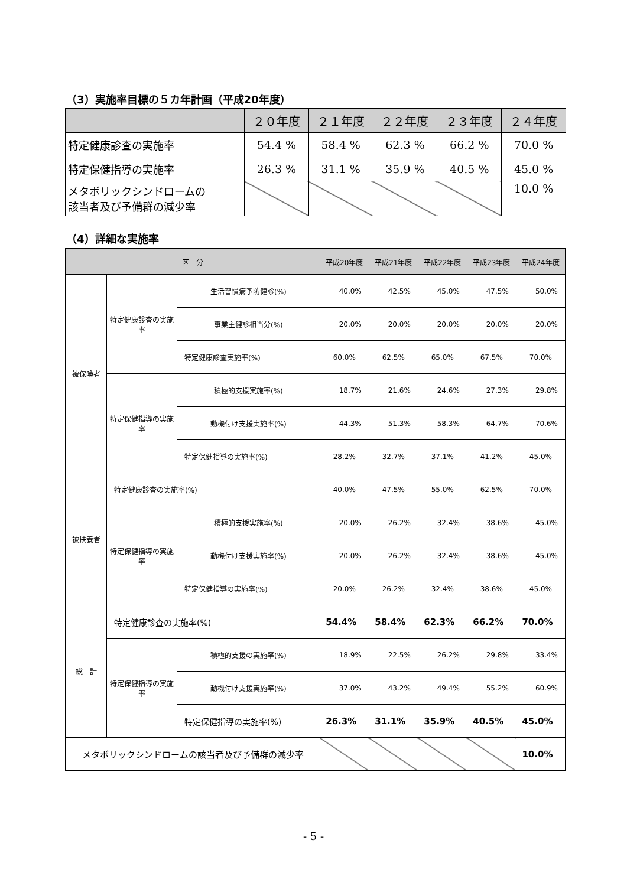（3）実施率目標の５カ年計画（平成20年度）
| | ２０年度 | ２１年度 | ２２年度 | ２３年度 | ２４年度 |
| --- | --- | --- | --- | --- | --- |
| 特定健康診査の実施率 | 54.4 % | 58.4 % | 62.3 % | 66.2 % | 70.0 % |
| 特定保健指導の実施率 | 26.3 % | 31.1 % | 35.9 % | 40.5 % | 45.0 % |
| メタボリックシンドロームの 該当者及び予備群の減少率 | | | | | 10.0 % |
（4）詳細な実施率
| 区 分 | | | 平成20年度 | 平成21年度 | 平成22年度 | 平成23年度 | 平成24年度 |
| --- | --- | --- | --- | --- | --- | --- | --- |
| 被保険者 | 特定健康診査の実施率 | 生活習慣病予防健診(%) | 40.0% | 42.5% | 45.0% | 47.5% | 50.0% |
| | | 事業主健診相当分(%) | 20.0% | 20.0% | 20.0% | 20.0% | 20.0% |
| | | 特定健康診査実施率(%) | 60.0% | 62.5% | 65.0% | 67.5% | 70.0% |
| | 特定保健指導の実施率 | 積極的支援実施率(%) | 18.7% | 21.6% | 24.6% | 27.3% | 29.8% |
| | | 動機付け支援実施率(%) | 44.3% | 51.3% | 58.3% | 64.7% | 70.6% |
| | | 特定保健指導の実施率(%) | 28.2% | 32.7% | 37.1% | 41.2% | 45.0% |
| 被扶養者 | 特定健康診査の実施率(%) | | 40.0% | 47.5% | 55.0% | 62.5% | 70.0% |
| | 特定保健指導の実施率 | 積極的支援実施率(%) | 20.0% | 26.2% | 32.4% | 38.6% | 45.0% |
| | | 動機付け支援実施率(%) | 20.0% | 26.2% | 32.4% | 38.6% | 45.0% |
| | | 特定保健指導の実施率(%) | 20.0% | 26.2% | 32.4% | 38.6% | 45.0% |
| 総 計 | 特定健康診査の実施率(%) | | 54.4% | 58.4% | 62.3% | 66.2% | 70.0% |
| | 特定保健指導の実施率 | 積極的支援の実施率(%) | 18.9% | 22.5% | 26.2% | 29.8% | 33.4% |
| | | 動機付け支援実施率(%) | 37.0% | 43.2% | 49.4% | 55.2% | 60.9% |
| | | 特定保健指導の実施率(%) | 26.3% | 31.1% | 35.9% | 40.5% | 45.0% |
| メタボリックシンドロームの該当者及び予備群の減少率 | | | | | | | 10.0% |
- 5 -